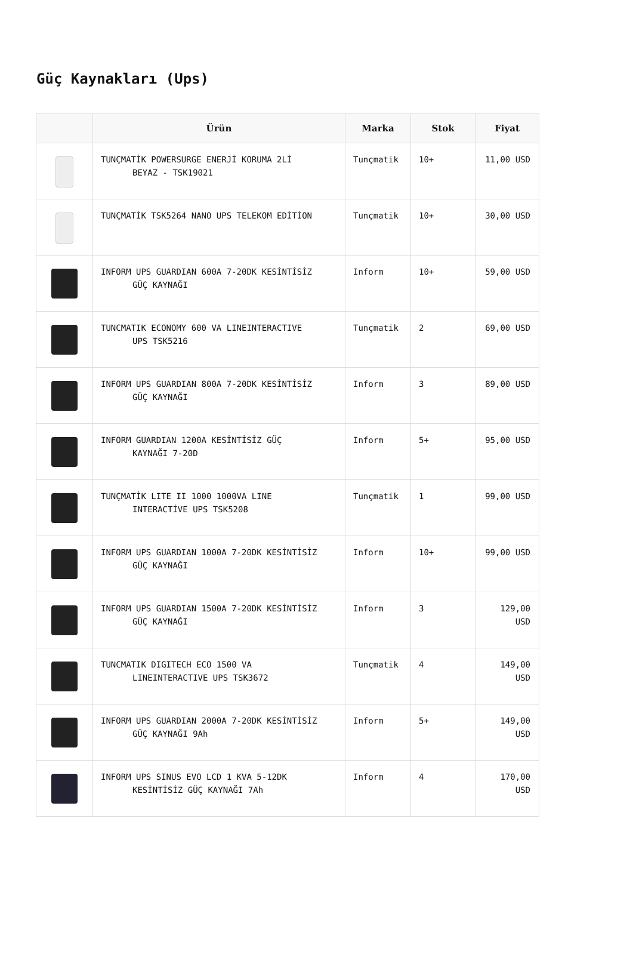Güç Kaynakları (Ups)
| | Ürün | Marka | Stok | Fiyat |
| --- | --- | --- | --- | --- |
| | TUNÇMATİK POWERSURGE ENERJİ KORUMA 2Lİ BEYAZ - TSK19021 | Tunçmatik | 10+ | 11,00 USD |
| | TUNÇMATİK TSK5264 NANO UPS TELEKOM EDİTİON | Tunçmatik | 10+ | 30,00 USD |
| | INFORM UPS GUARDIAN 600A 7-20DK KESİNTİSİZ GÜÇ KAYNAĞI | Inform | 10+ | 59,00 USD |
| | TUNCMATIK ECONOMY 600 VA LINEINTERACTIVE UPS TSK5216 | Tunçmatik | 2 | 69,00 USD |
| | INFORM UPS GUARDIAN 800A 7-20DK KESİNTİSİZ GÜÇ KAYNAĞI | Inform | 3 | 89,00 USD |
| | INFORM GUARDIAN 1200A KESİNTİSİZ GÜÇ KAYNAĞI 7-20D | Inform | 5+ | 95,00 USD |
| | TUNÇMATİK LITE II 1000 1000VA LINE INTERACTİVE UPS TSK5208 | Tunçmatik | 1 | 99,00 USD |
| | INFORM UPS GUARDIAN 1000A 7-20DK KESİNTİSİZ GÜÇ KAYNAĞI | Inform | 10+ | 99,00 USD |
| | INFORM UPS GUARDIAN 1500A 7-20DK KESİNTİSİZ GÜÇ KAYNAĞI | Inform | 3 | 129,00 USD |
| | TUNCMATIK DIGITECH ECO 1500 VA LINEINTERACTIVE UPS TSK3672 | Tunçmatik | 4 | 149,00 USD |
| | INFORM UPS GUARDIAN 2000A 7-20DK KESİNTİSİZ GÜÇ KAYNAĞI 9Ah | Inform | 5+ | 149,00 USD |
| | INFORM UPS SINUS EVO LCD 1 KVA 5-12DK KESİNTİSİZ GÜÇ KAYNAĞI 7Ah | Inform | 4 | 170,00 USD |